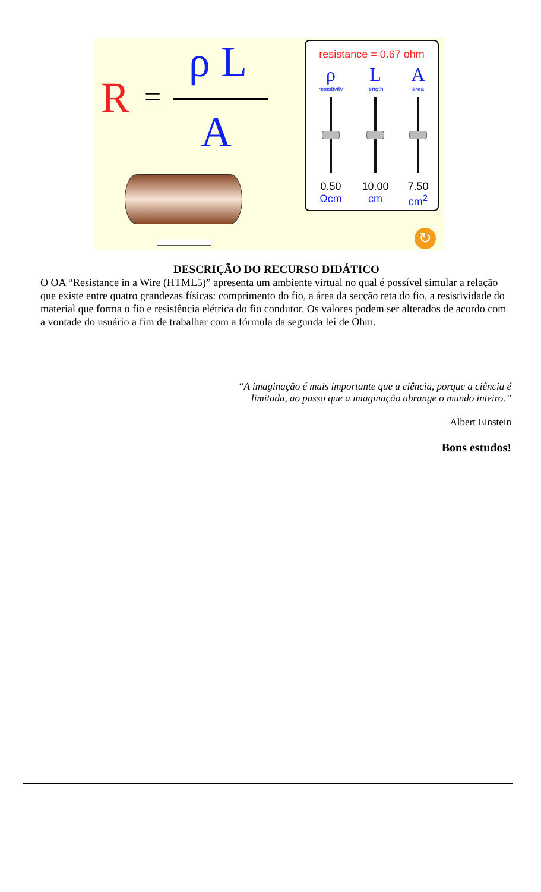R =
ρ L
A
↻
resistance = 0.67 ohm
ρ
resistivity
0.50
Ωcm
L
length
10.00
cm
A
area
7.50
cm<sup>2</sup>
DESCRIÇÃO DO RECURSO DIDÁTICO
O OA “Resistance in a Wire (HTML5)” apresenta um ambiente virtual no qual é possível simular a relação que existe entre quatro grandezas físicas: comprimento do fio, a área da secção reta do fio, a resistividade do material que forma o fio e resistência elétrica do fio condutor. Os valores podem ser alterados de acordo com a vontade do usuário a fim de trabalhar com a fórmula da segunda lei de Ohm.
“A imaginação é mais importante que a ciência, porque a ciência é
limitada, ao passo que a imaginação abrange o mundo inteiro.”
Albert Einstein
Bons estudos!